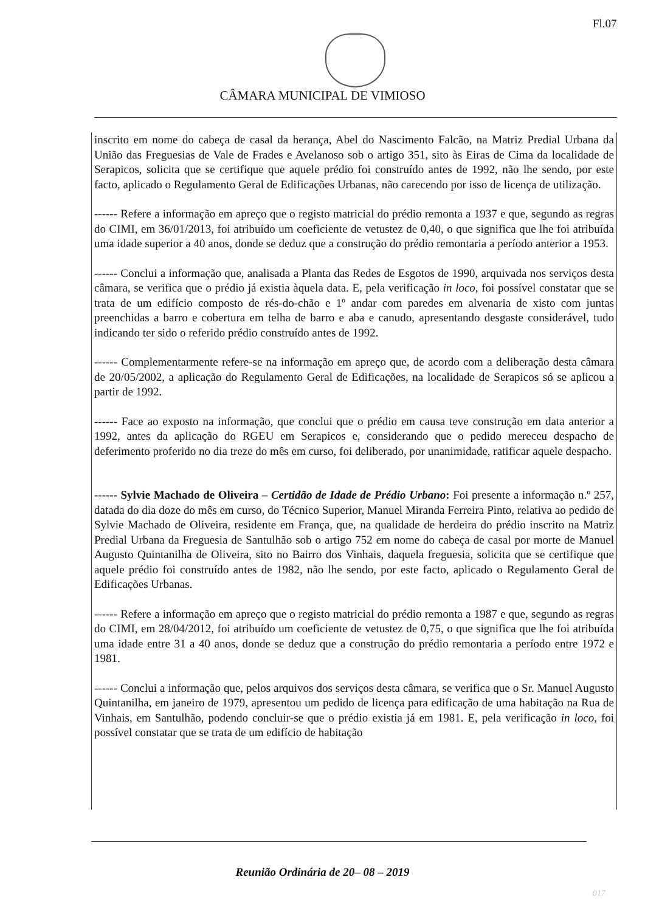Fl.07
CÂMARA MUNICIPAL DE VIMIOSO
inscrito em nome do cabeça de casal da herança, Abel do Nascimento Falcão, na Matriz Predial Urbana da União das Freguesias de Vale de Frades e Avelanoso sob o artigo 351, sito às Eiras de Cima da localidade de Serapicos, solicita que se certifique que aquele prédio foi construído antes de 1992, não lhe sendo, por este facto, aplicado o Regulamento Geral de Edificações Urbanas, não carecendo por isso de licença de utilização.
------ Refere a informação em apreço que o registo matricial do prédio remonta a 1937 e que, segundo as regras do CIMI, em 36/01/2013, foi atribuído um coeficiente de vetustez de 0,40, o que significa que lhe foi atribuída uma idade superior a 40 anos, donde se deduz que a construção do prédio remontaria a período anterior a 1953.
------ Conclui a informação que, analisada a Planta das Redes de Esgotos de 1990, arquivada nos serviços desta câmara, se verifica que o prédio já existia àquela data. E, pela verificação in loco, foi possível constatar que se trata de um edifício composto de rés-do-chão e 1º andar com paredes em alvenaria de xisto com juntas preenchidas a barro e cobertura em telha de barro e aba e canudo, apresentando desgaste considerável, tudo indicando ter sido o referido prédio construído antes de 1992.
------ Complementarmente refere-se na informação em apreço que, de acordo com a deliberação desta câmara de 20/05/2002, a aplicação do Regulamento Geral de Edificações, na localidade de Serapicos só se aplicou a partir de 1992.
------ Face ao exposto na informação, que conclui que o prédio em causa teve construção em data anterior a 1992, antes da aplicação do RGEU em Serapicos e, considerando que o pedido mereceu despacho de deferimento proferido no dia treze do mês em curso, foi deliberado, por unanimidade, ratificar aquele despacho.
------ Sylvie Machado de Oliveira – Certidão de Idade de Prédio Urbano: Foi presente a informação n.º 257, datada do dia doze do mês em curso, do Técnico Superior, Manuel Miranda Ferreira Pinto, relativa ao pedido de Sylvie Machado de Oliveira, residente em França, que, na qualidade de herdeira do prédio inscrito na Matriz Predial Urbana da Freguesia de Santulhão sob o artigo 752 em nome do cabeça de casal por morte de Manuel Augusto Quintanilha de Oliveira, sito no Bairro dos Vinhais, daquela freguesia, solicita que se certifique que aquele prédio foi construído antes de 1982, não lhe sendo, por este facto, aplicado o Regulamento Geral de Edificações Urbanas.
------ Refere a informação em apreço que o registo matricial do prédio remonta a 1987 e que, segundo as regras do CIMI, em 28/04/2012, foi atribuído um coeficiente de vetustez de 0,75, o que significa que lhe foi atribuída uma idade entre 31 a 40 anos, donde se deduz que a construção do prédio remontaria a período entre 1972 e 1981.
------ Conclui a informação que, pelos arquivos dos serviços desta câmara, se verifica que o Sr. Manuel Augusto Quintanilha, em janeiro de 1979, apresentou um pedido de licença para edificação de uma habitação na Rua de Vinhais, em Santulhão, podendo concluir-se que o prédio existia já em 1981. E, pela verificação in loco, foi possível constatar que se trata de um edifício de habitação
Reunião Ordinária de 20– 08 – 2019
017